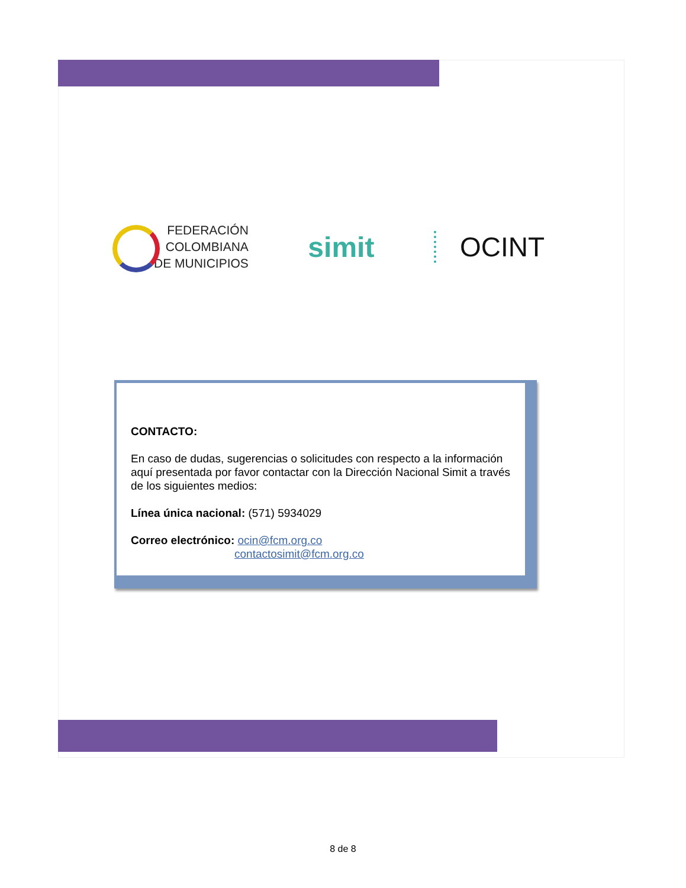FEDERACIÓN
COLOMBIANA
DE MUNICIPIOS
simit OCINT
CONTACTO:
En caso de dudas, sugerencias o solicitudes con respecto a la información aquí presentada por favor contactar con la Dirección Nacional Simit a través de los siguientes medios:
Línea única nacional: (571) 5934029
Correo electrónico: ocin@fcm.org.co
contactosimit@fcm.org.co
8 de 8